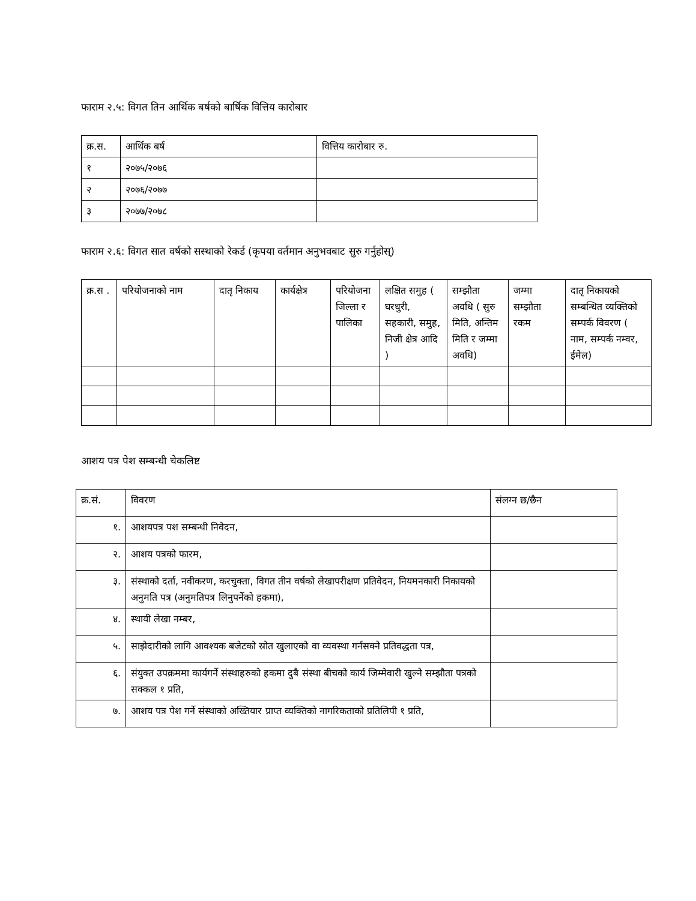फाराम २.५: विगत तिन आर्थिक बर्षको बार्षिक वित्तिय कारोबार
| क्र.स. | आर्थिक बर्ष | वित्तिय कारोबार रु. |
| --- | --- | --- |
| १ | २०७५/२०७६ | |
| २ | २०७६/२०७७ | |
| ३ | २०७७/२०७८ | |
फाराम २.६: विगत सात वर्षको सस्थाको रेकर्ड (कृपया वर्तमान अनुभवबाट सुरु गर्नुहोस्)
| क्र.स . | परियोजनाको नाम | दातृ निकाय | कार्यक्षेत्र | परियोजना जिल्ला र पालिका | लक्षित समुह ( घरधुरी, सहकारी, समुह, निजी क्षेत्र आदि ) | सम्झौता अवधि ( सुरु मिति, अन्तिम मिति र जम्मा अवधि) | जम्मा सम्झौता रकम | दातृ निकायको सम्बन्धित व्यक्तिको सम्पर्क विवरण ( नाम, सम्पर्क नम्वर, ईमेल) |
| --- | --- | --- | --- | --- | --- | --- | --- | --- |
आशय पत्र पेश सम्बन्धी चेकलिष्ट
| क्र.सं. | विवरण | संलग्न छ/छैन |
| --- | --- | --- |
| १. | आशयपत्र पश सम्बन्धी निवेदन, | |
| २. | आशय पत्रको फारम, | |
| ३. | संस्थाको दर्ता, नवीकरण, करचुक्ता, विगत तीन वर्षको लेखापरीक्षण प्रतिवेदन, नियमनकारी निकायको अनुमति पत्र (अनुमतिपत्र लिनुपर्नेको हकमा), | |
| ४. | स्थायी लेखा नम्बर, | |
| ५. | साझेदारीको लागि आवश्यक बजेटको स्रोत खुलाएको वा व्यवस्था गर्नसक्ने प्रतिवद्धता पत्र, | |
| ६. | संयुक्त उपक्रममा कार्यगर्ने संस्थाहरुको हकमा दुबै संस्था बीचको कार्य जिम्मेवारी खुल्ने सम्झौता पत्रको सक्कल १ प्रति, | |
| ७. | आशय पत्र पेश गर्ने संस्थाको अख्तियार प्राप्त व्यक्तिको नागरिकताको प्रतिलिपी १ प्रति, | |